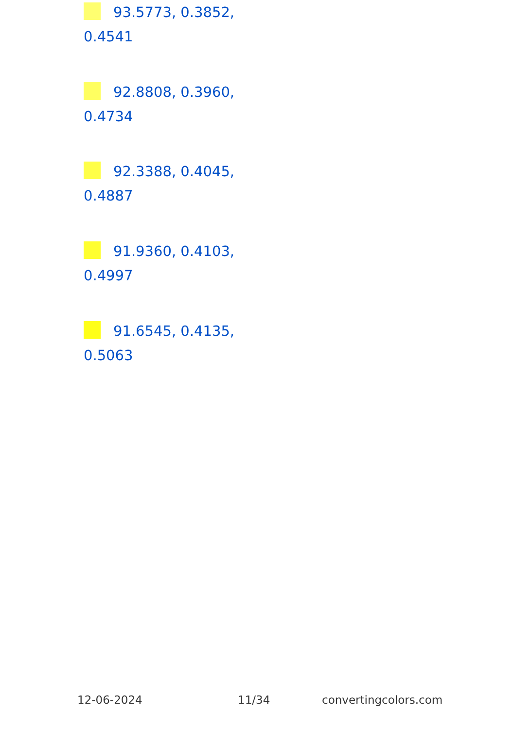93.5773, 0.3852, 0.4541
92.8808, 0.3960, 0.4734
92.3388, 0.4045, 0.4887
91.9360, 0.4103, 0.4997
91.6545, 0.4135, 0.5063
12-06-2024 11/34 convertingcolors.com